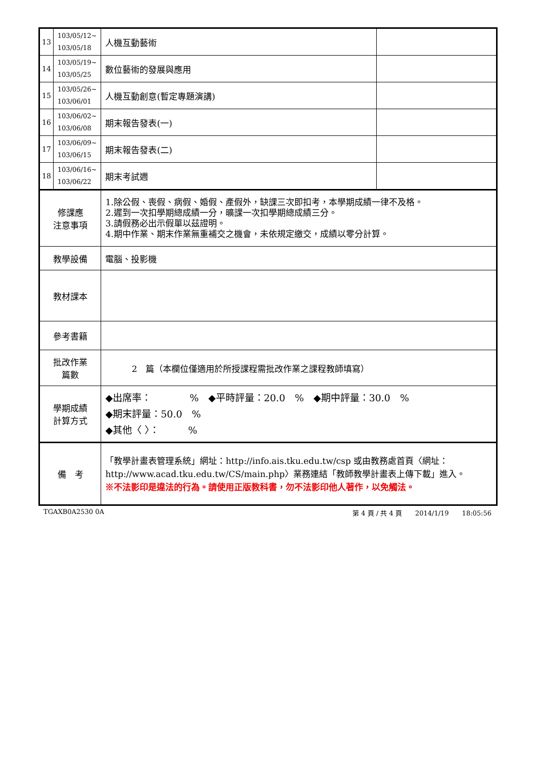| 13 | 103/05/12~ 103/05/18 | 人機互動藝術 | |
| 14 | 103/05/19~ 103/05/25 | 數位藝術的發展與應用 | |
| 15 | 103/05/26~ 103/06/01 | 人機互動創意(暫定專題演講) | |
| 16 | 103/06/02~ 103/06/08 | 期末報告發表(一) | |
| 17 | 103/06/09~ 103/06/15 | 期末報告發表(二) | |
| 18 | 103/06/16~ 103/06/22 | 期末考試週 | |
| 修課應 注意事項 | | 1.除公假、喪假、病假、婚假、產假外，缺課三次即扣考，本學期成績一律不及格。 2.遲到一次扣學期總成績一分，曠課一次扣學期總成績三分。 3.請假務必出示假單以茲證明。 4.期中作業、期末作業無重補交之機會，未依規定繳交，成績以零分計算。 | |
| 教學設備 | | 電腦、投影機 | |
| 教材課本 | | | |
| 參考書籍 | | | |
| 批改作業 篇數 | | 2 篇（本欄位僅適用於所授課程需批改作業之課程教師填寫） | |
| 學期成績 計算方式 | | ◆出席率： % ◆平時評量：20.0 % ◆期中評量：30.0 % ◆期末評量：50.0 % ◆其他〈 〉： % | |
| 備 考 | | 「教學計畫表管理系統」網址： http://info.ais.tku.edu.tw/csp 或由教務處首頁〈網址： http://www.acad.tku.edu.tw/CS/main.php 〉業務連結「教師教學計畫表上傳下載」進入。 ※不法影印是違法的行為。請使用正版教科書，勿不法影印他人著作，以免觸法。 | |
TGAXB0A2530 0A 第 4 頁 / 共 4 頁　　2014/1/19　　18:05:56